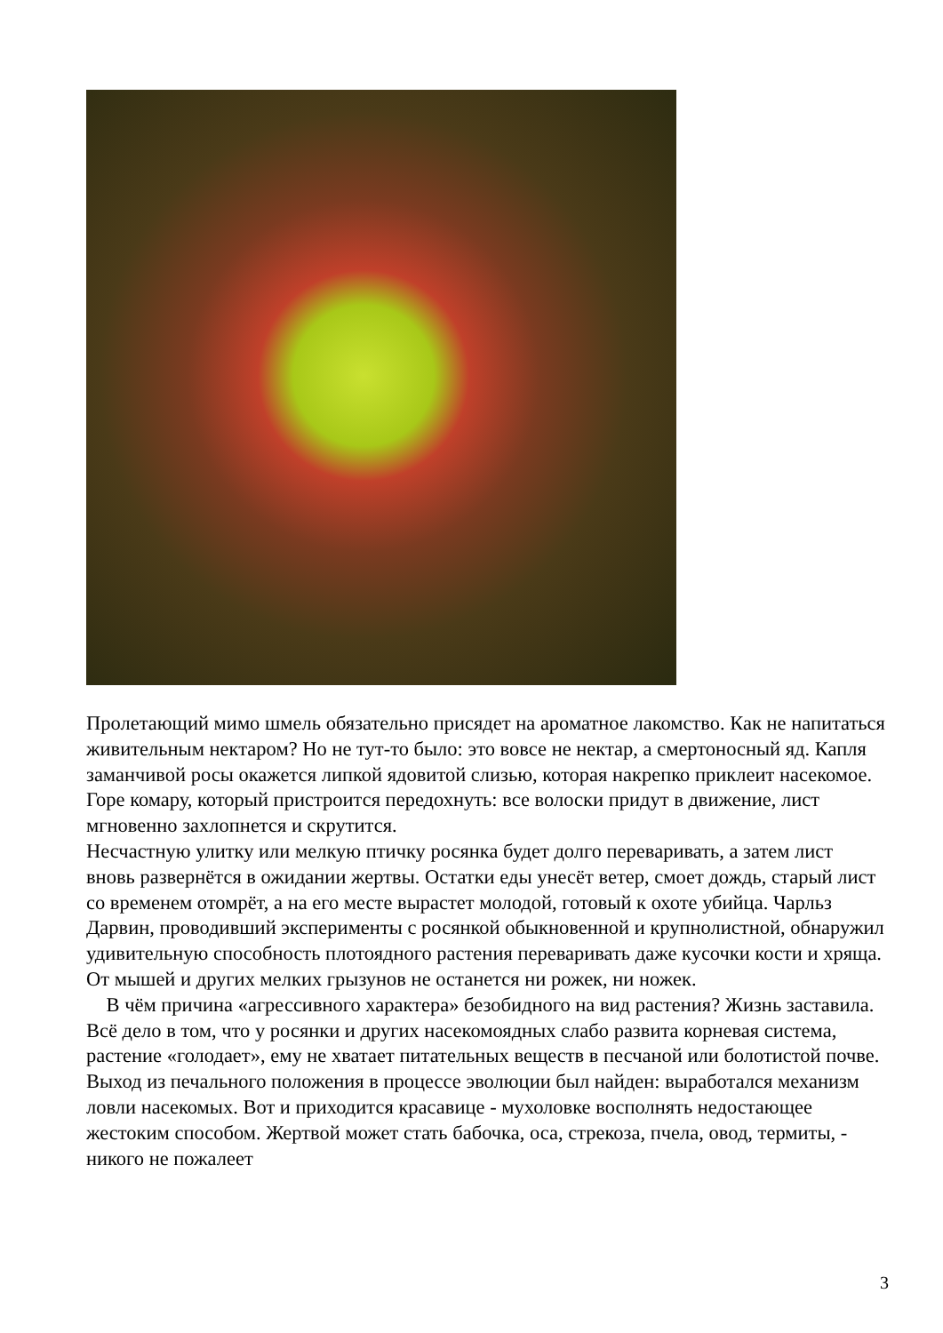Пролетающий мимо шмель обязательно присядет на ароматное лакомство. Как не напитаться живительным нектаром? Но не тут-то было: это вовсе не нектар, а смертоносный яд. Капля заманчивой росы окажется липкой ядовитой слизью, которая накрепко приклеит насекомое. Горе комару, который пристроится передохнуть: все волоски придут в движение, лист мгновенно захлопнется и скрутится.
Несчастную улитку или мелкую птичку росянка будет долго переваривать, а затем лист вновь развернётся в ожидании жертвы. Остатки еды унесёт ветер, смоет дождь, старый лист со временем отомрёт, а на его месте вырастет молодой, готовый к охоте убийца. Чарльз Дарвин, проводивший эксперименты с росянкой обыкновенной и крупнолистной, обнаружил удивительную способность плотоядного растения переваривать даже кусочки кости и хряща. От мышей и других мелких грызунов не останется ни рожек, ни ножек.
В чём причина «агрессивного характера» безобидного на вид растения? Жизнь заставила. Всё дело в том, что у росянки и других насекомоядных слабо развита корневая система, растение «голодает», ему не хватает питательных веществ в песчаной или болотистой почве. Выход из печального положения в процессе эволюции был найден: выработался механизм ловли насекомых. Вот и приходится красавице - мухоловке восполнять недостающее жестоким способом. Жертвой может стать бабочка, оса, стрекоза, пчела, овод, термиты, - никого не пожалеет
3